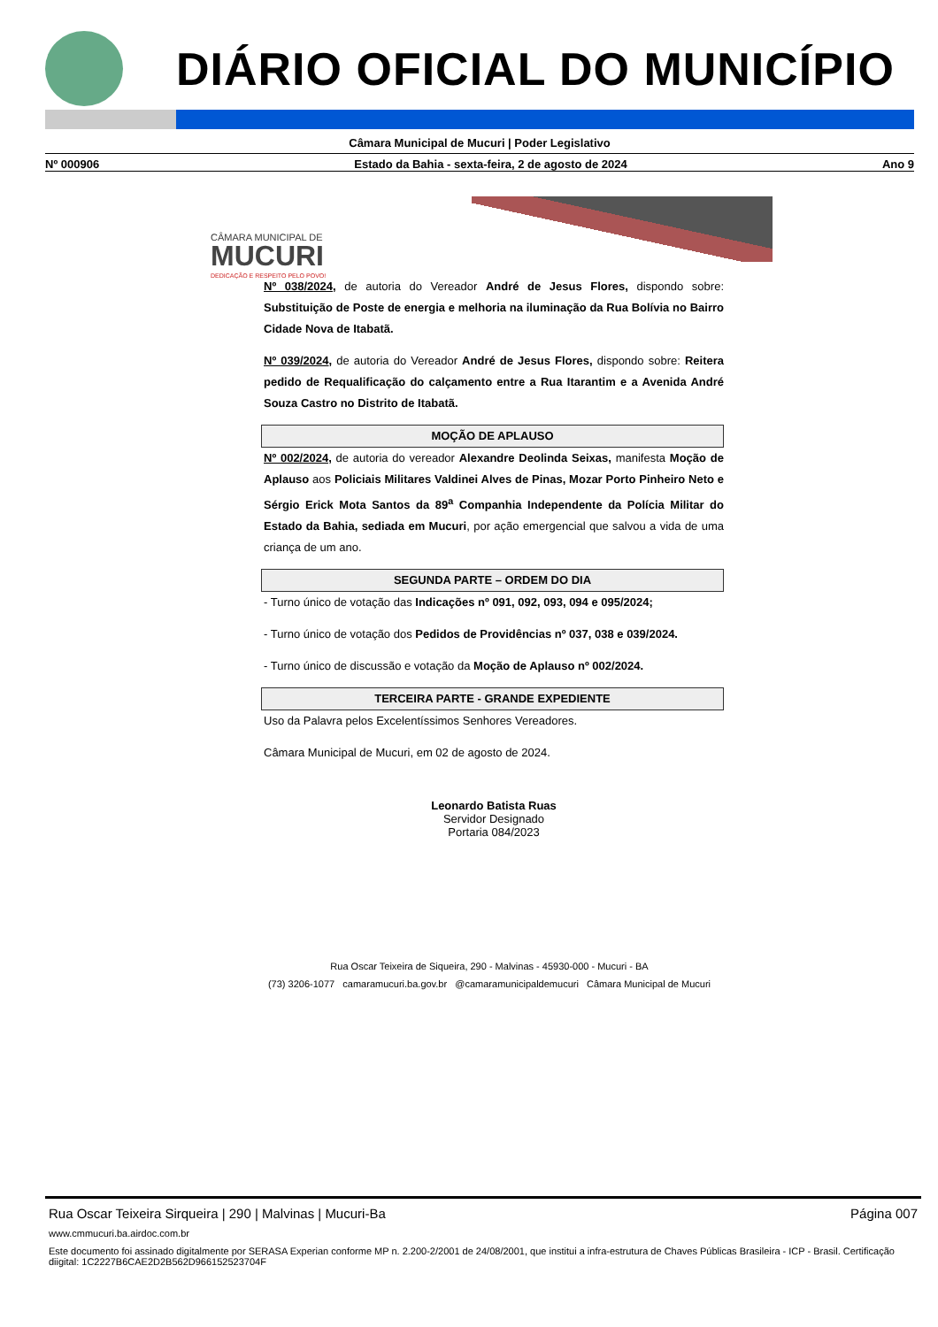DIÁRIO OFICIAL DO MUNICÍPIO
Câmara Municipal de Mucuri | Poder Legislativo
Nº 000906 Estado da Bahia - sexta-feira, 2 de agosto de 2024 Ano 9
CÂMARA MUNICIPAL DE
MUCURI
DEDICAÇÃO E RESPEITO PELO POVO!
Nº 038/2024, de autoria do Vereador André de Jesus Flores, dispondo sobre: Substituição de Poste de energia e melhoria na iluminação da Rua Bolívia no Bairro Cidade Nova de Itabatã.
Nº 039/2024, de autoria do Vereador André de Jesus Flores, dispondo sobre: Reitera pedido de Requalificação do calçamento entre a Rua Itarantim e a Avenida André Souza Castro no Distrito de Itabatã.
MOÇÃO DE APLAUSO
Nº 002/2024, de autoria do vereador Alexandre Deolinda Seixas, manifesta Moção de Aplauso aos Policiais Militares Valdinei Alves de Pinas, Mozar Porto Pinheiro Neto e Sérgio Erick Mota Santos da 89<sup>a</sup> Companhia Independente da Polícia Militar do Estado da Bahia, sediada em Mucuri, por ação emergencial que salvou a vida de uma criança de um ano.
SEGUNDA PARTE – ORDEM DO DIA
- Turno único de votação das Indicações nº 091, 092, 093, 094 e 095/2024;
- Turno único de votação dos Pedidos de Providências nº 037, 038 e 039/2024.
- Turno único de discussão e votação da Moção de Aplauso nº 002/2024.
TERCEIRA PARTE - GRANDE EXPEDIENTE
Uso da Palavra pelos Excelentíssimos Senhores Vereadores.
Câmara Municipal de Mucuri, em 02 de agosto de 2024.
Leonardo Batista Ruas
Servidor Designado
Portaria 084/2023
Rua Oscar Teixeira de Siqueira, 290 - Malvinas - 45930-000 - Mucuri - BA
(73) 3206-1077 camaramucuri.ba.gov.br @camaramunicipaldemucuri Câmara Municipal de Mucuri
Rua Oscar Teixeira Sirqueira | 290 | Malvinas | Mucuri-Ba Página 007
www.cmmucuri.ba.airdoc.com.br
Este documento foi assinado digitalmente por SERASA Experian conforme MP n. 2.200-2/2001 de 24/08/2001, que institui a infra-estrutura de Chaves Públicas Brasileira - ICP - Brasil. Certificação diigital: 1C2227B6CAE2D2B562D966152523704F